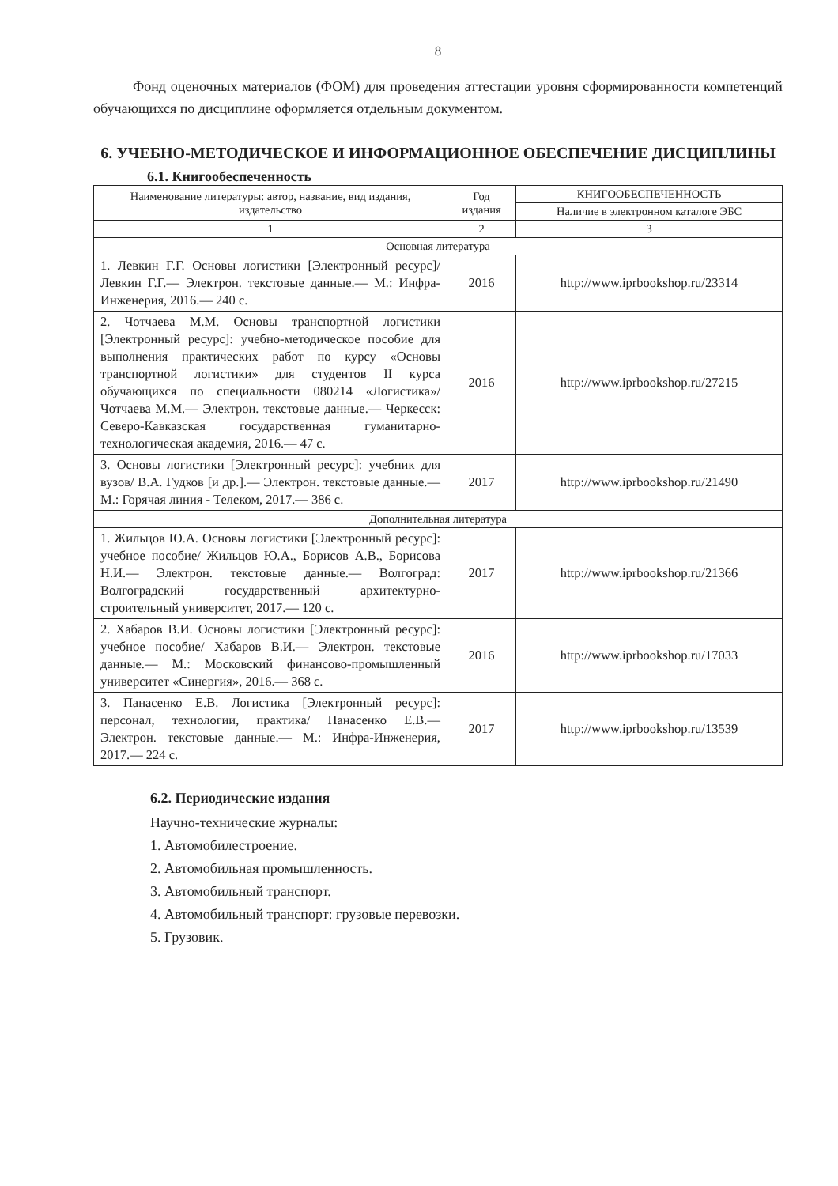8
Фонд оценочных материалов (ФОМ) для проведения аттестации уровня сформированности компетенций обучающихся по дисциплине оформляется отдельным документом.
6. УЧЕБНО-МЕТОДИЧЕСКОЕ И ИНФОРМАЦИОННОЕ ОБЕСПЕЧЕНИЕ ДИСЦИПЛИНЫ
6.1. Книгообеспеченность
| Наименование литературы: автор, название, вид издания, издательство | Год издания | КНИГООБЕСПЕЧЕННОСТЬ |
| --- | --- | --- |
| | | Наличие в электронном каталоге ЭБС |
| 1 | 2 | 3 |
| Основная литература | | |
| 1. Левкин Г.Г. Основы логистики [Электронный ресурс]/ Левкин Г.Г.— Электрон. текстовые данные.— М.: Инфра-Инженерия, 2016.— 240 с. | 2016 | http://www.iprbookshop.ru/23314 |
| 2. Чотчаева М.М. Основы транспортной логистики [Электронный ресурс]: учебно-методическое пособие для выполнения практических работ по курсу «Основы транспортной логистики» для студентов II курса обучающихся по специальности 080214 «Логистика»/ Чотчаева М.М.— Электрон. текстовые данные.— Черкесск: Северо-Кавказская государственная гуманитарно-технологическая академия, 2016.— 47 с. | 2016 | http://www.iprbookshop.ru/27215 |
| 3. Основы логистики [Электронный ресурс]: учебник для вузов/ В.А. Гудков [и др.].— Электрон. текстовые данные.— М.: Горячая линия - Телеком, 2017.— 386 с. | 2017 | http://www.iprbookshop.ru/21490 |
| Дополнительная литература | | |
| 1. Жильцов Ю.А. Основы логистики [Электронный ресурс]: учебное пособие/ Жильцов Ю.А., Борисов А.В., Борисова Н.И.— Электрон. текстовые данные.— Волгоград: Волгоградский государственный архитектурно-строительный университет, 2017.— 120 с. | 2017 | http://www.iprbookshop.ru/21366 |
| 2. Хабаров В.И. Основы логистики [Электронный ресурс]: учебное пособие/ Хабаров В.И.— Электрон. текстовые данные.— М.: Московский финансово-промышленный университет «Синергия», 2016.— 368 с. | 2016 | http://www.iprbookshop.ru/17033 |
| 3. Панасенко Е.В. Логистика [Электронный ресурс]: персонал, технологии, практика/ Панасенко Е.В.— Электрон. текстовые данные.— М.: Инфра-Инженерия, 2017.— 224 с. | 2017 | http://www.iprbookshop.ru/13539 |
6.2. Периодические издания
Научно-технические журналы:
1. Автомобилестроение.
2. Автомобильная промышленность.
3. Автомобильный транспорт.
4. Автомобильный транспорт: грузовые перевозки.
5. Грузовик.